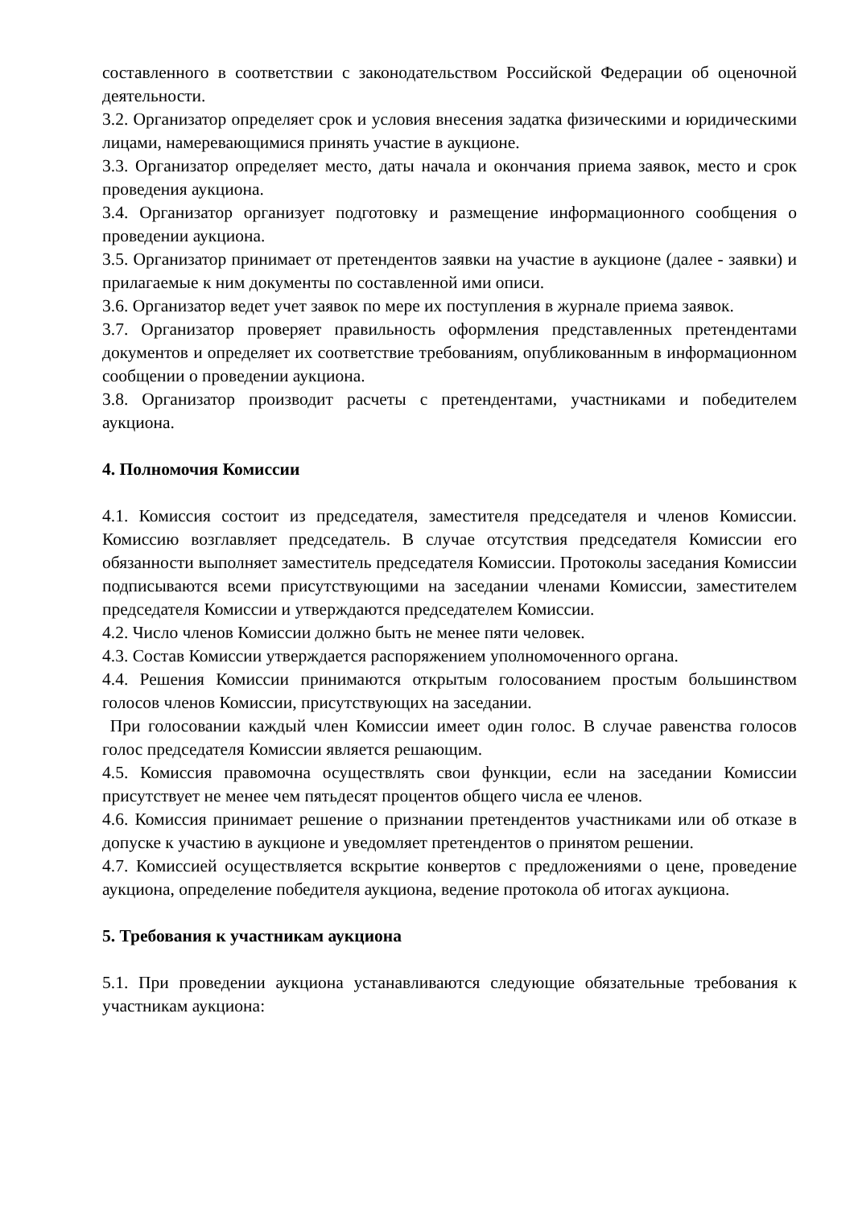составленного в соответствии с законодательством Российской Федерации об оценочной деятельности.
3.2. Организатор определяет срок и условия внесения задатка физическими и юридическими лицами, намеревающимися принять участие в аукционе.
3.3. Организатор определяет место, даты начала и окончания приема заявок, место и срок проведения аукциона.
3.4. Организатор организует подготовку и размещение информационного сообщения о проведении аукциона.
3.5. Организатор принимает от претендентов заявки на участие в аукционе (далее - заявки) и прилагаемые к ним документы по составленной ими описи.
3.6. Организатор ведет учет заявок по мере их поступления в журнале приема заявок.
3.7. Организатор проверяет правильность оформления представленных претендентами документов и определяет их соответствие требованиям, опубликованным в информационном сообщении о проведении аукциона.
3.8. Организатор производит расчеты с претендентами, участниками и победителем аукциона.
4. Полномочия Комиссии
4.1. Комиссия состоит из председателя, заместителя председателя и членов Комиссии. Комиссию возглавляет председатель. В случае отсутствия председателя Комиссии его обязанности выполняет заместитель председателя Комиссии. Протоколы заседания Комиссии подписываются всеми присутствующими на заседании членами Комиссии, заместителем председателя Комиссии и утверждаются председателем Комиссии.
4.2. Число членов Комиссии должно быть не менее пяти человек.
4.3. Состав Комиссии утверждается распоряжением уполномоченного органа.
4.4. Решения Комиссии принимаются открытым голосованием простым большинством голосов членов Комиссии, присутствующих на заседании.
При голосовании каждый член Комиссии имеет один голос. В случае равенства голосов голос председателя Комиссии является решающим.
4.5. Комиссия правомочна осуществлять свои функции, если на заседании Комиссии присутствует не менее чем пятьдесят процентов общего числа ее членов.
4.6. Комиссия принимает решение о признании претендентов участниками или об отказе в допуске к участию в аукционе и уведомляет претендентов о принятом решении.
4.7. Комиссией осуществляется вскрытие конвертов с предложениями о цене, проведение аукциона, определение победителя аукциона, ведение протокола об итогах аукциона.
5. Требования к участникам аукциона
5.1. При проведении аукциона устанавливаются следующие обязательные требования к участникам аукциона: